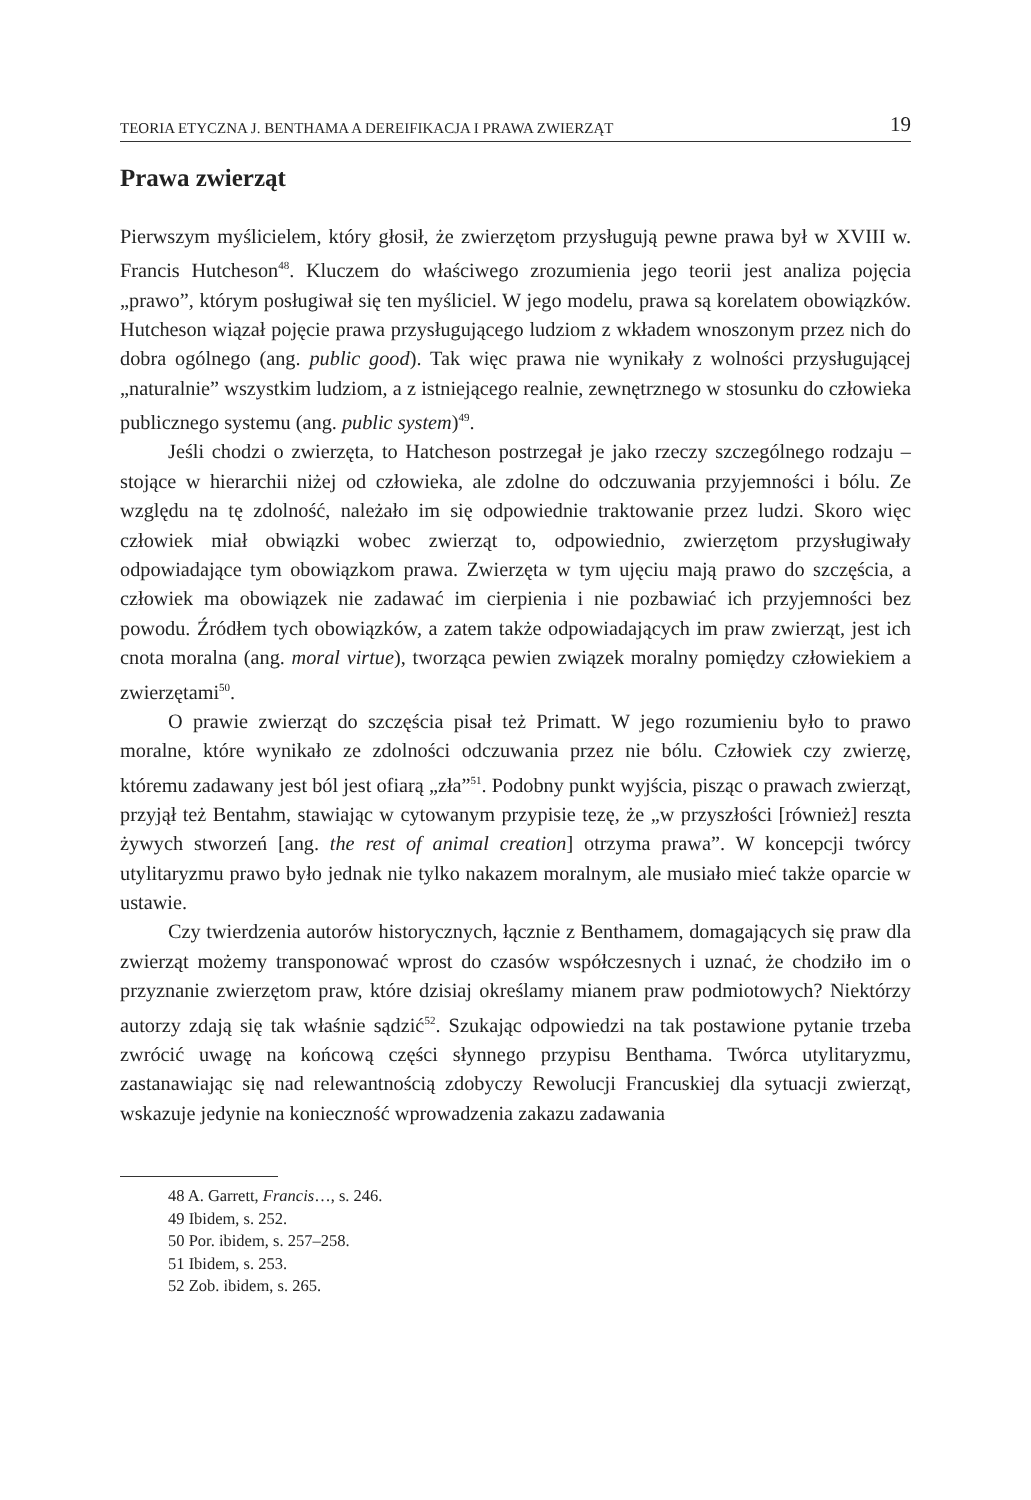TEORIA ETYCZNA J. BENTHAMA A DEREIFIKACJA I PRAWA ZWIERZĄT 19
Prawa zwierząt
Pierwszym myślicielem, który głosił, że zwierzętom przysługują pewne prawa był w XVIII w. Francis Hutcheson<sup>48</sup>. Kluczem do właściwego zrozumienia jego teorii jest analiza pojęcia „prawo”, którym posługiwał się ten myśliciel. W jego modelu, prawa są korelatem obowiązków. Hutcheson wiązał pojęcie prawa przysługującego ludziom z wkładem wnoszonym przez nich do dobra ogólnego (ang. public good). Tak więc prawa nie wynikały z wolności przysługującej „naturalnie” wszystkim ludziom, a z istniejącego realnie, zewnętrznego w stosunku do człowieka publicznego systemu (ang. public system)<sup>49</sup>.
Jeśli chodzi o zwierzęta, to Hatcheson postrzegał je jako rzeczy szczególnego rodzaju – stojące w hierarchii niżej od człowieka, ale zdolne do odczuwania przyjemności i bólu. Ze względu na tę zdolność, należało im się odpowiednie traktowanie przez ludzi. Skoro więc człowiek miał obwiązki wobec zwierząt to, odpowiednio, zwierzętom przysługiwały odpowiadające tym obowiązkom prawa. Zwierzęta w tym ujęciu mają prawo do szczęścia, a człowiek ma obowiązek nie zadawać im cierpienia i nie pozbawiać ich przyjemności bez powodu. Źródłem tych obowiązków, a zatem także odpowiadających im praw zwierząt, jest ich cnota moralna (ang. moral virtue), tworząca pewien związek moralny pomiędzy człowiekiem a zwierzętami<sup>50</sup>.
O prawie zwierząt do szczęścia pisał też Primatt. W jego rozumieniu było to prawo moralne, które wynikało ze zdolności odczuwania przez nie bólu. Człowiek czy zwierzę, któremu zadawany jest ból jest ofiarą „zła”<sup>51</sup>. Podobny punkt wyjścia, pisząc o prawach zwierząt, przyjął też Bentahm, stawiając w cytowanym przypisie tezę, że „w przyszłości [również] reszta żywych stworzeń [ang. the rest of animal creation] otrzyma prawa”. W koncepcji twórcy utylitaryzmu prawo było jednak nie tylko nakazem moralnym, ale musiało mieć także oparcie w ustawie.
Czy twierdzenia autorów historycznych, łącznie z Benthamem, domagających się praw dla zwierząt możemy transponować wprost do czasów współczesnych i uznać, że chodziło im o przyznanie zwierzętom praw, które dzisiaj określamy mianem praw podmiotowych? Niektórzy autorzy zdają się tak właśnie sądzić<sup>52</sup>. Szukając odpowiedzi na tak postawione pytanie trzeba zwrócić uwagę na końcową części słynnego przypisu Benthama. Twórca utylitaryzmu, zastanawiając się nad relewantnością zdobyczy Rewolucji Francuskiej dla sytuacji zwierząt, wskazuje jedynie na konieczność wprowadzenia zakazu zadawania
48 A. Garrett, Francis…, s. 246.
49 Ibidem, s. 252.
50 Por. ibidem, s. 257–258.
51 Ibidem, s. 253.
52 Zob. ibidem, s. 265.